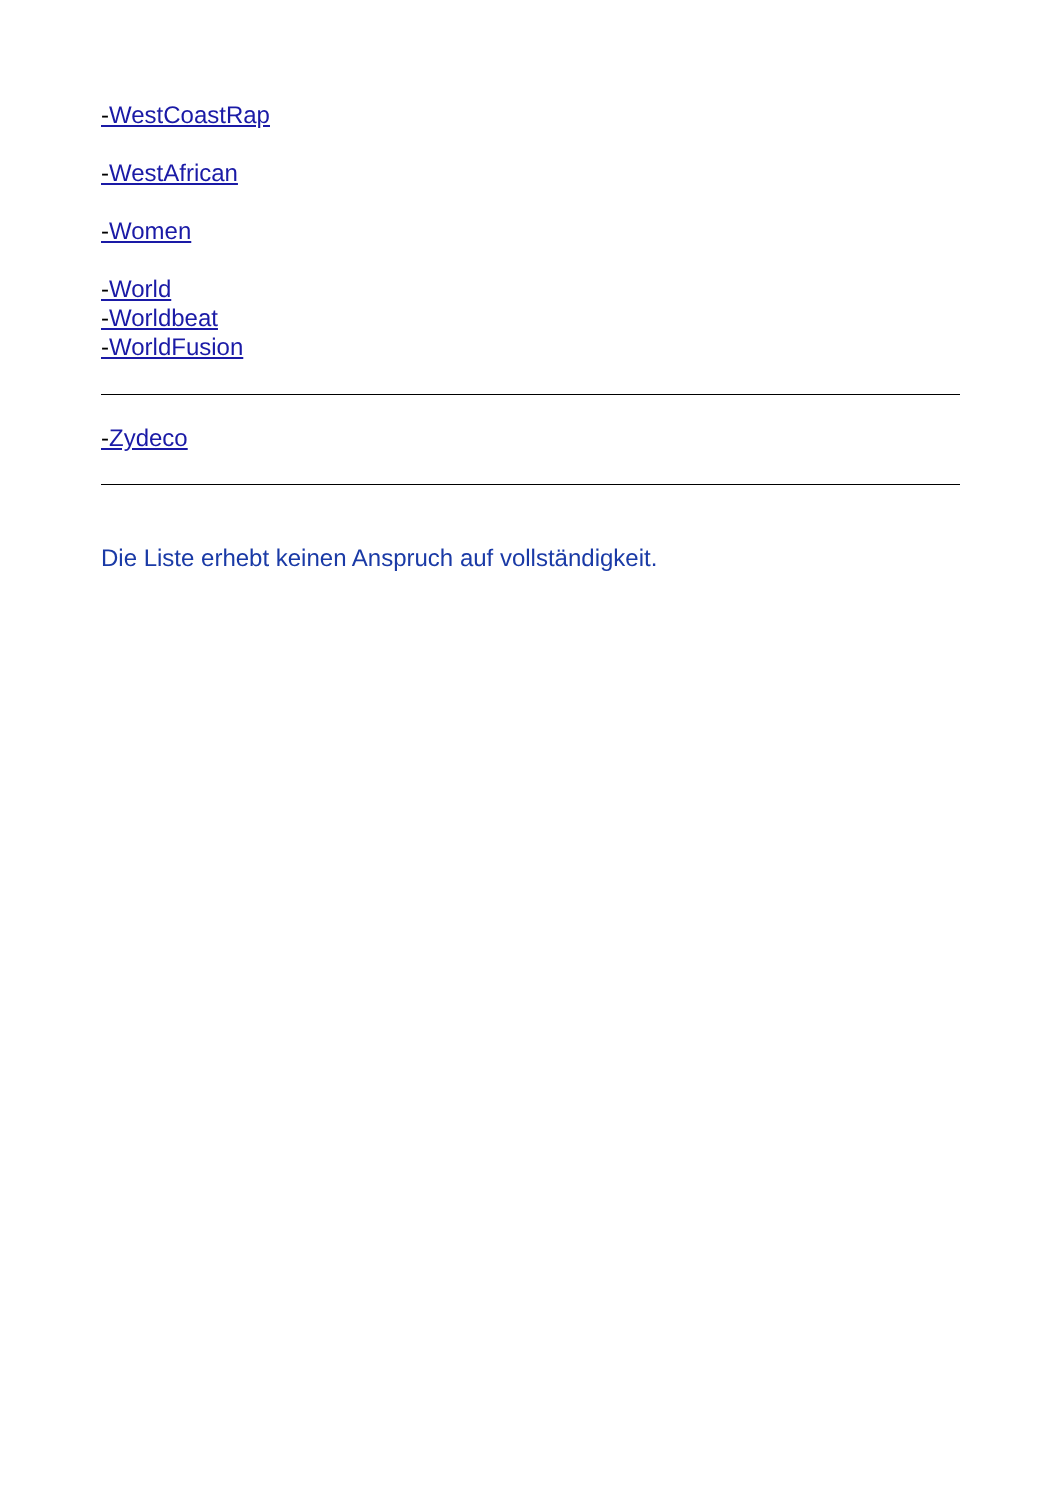-WestCoastRap
-WestAfrican
-Women
-World
-Worldbeat
-WorldFusion
-Zydeco
Die Liste erhebt keinen Anspruch auf vollständigkeit.